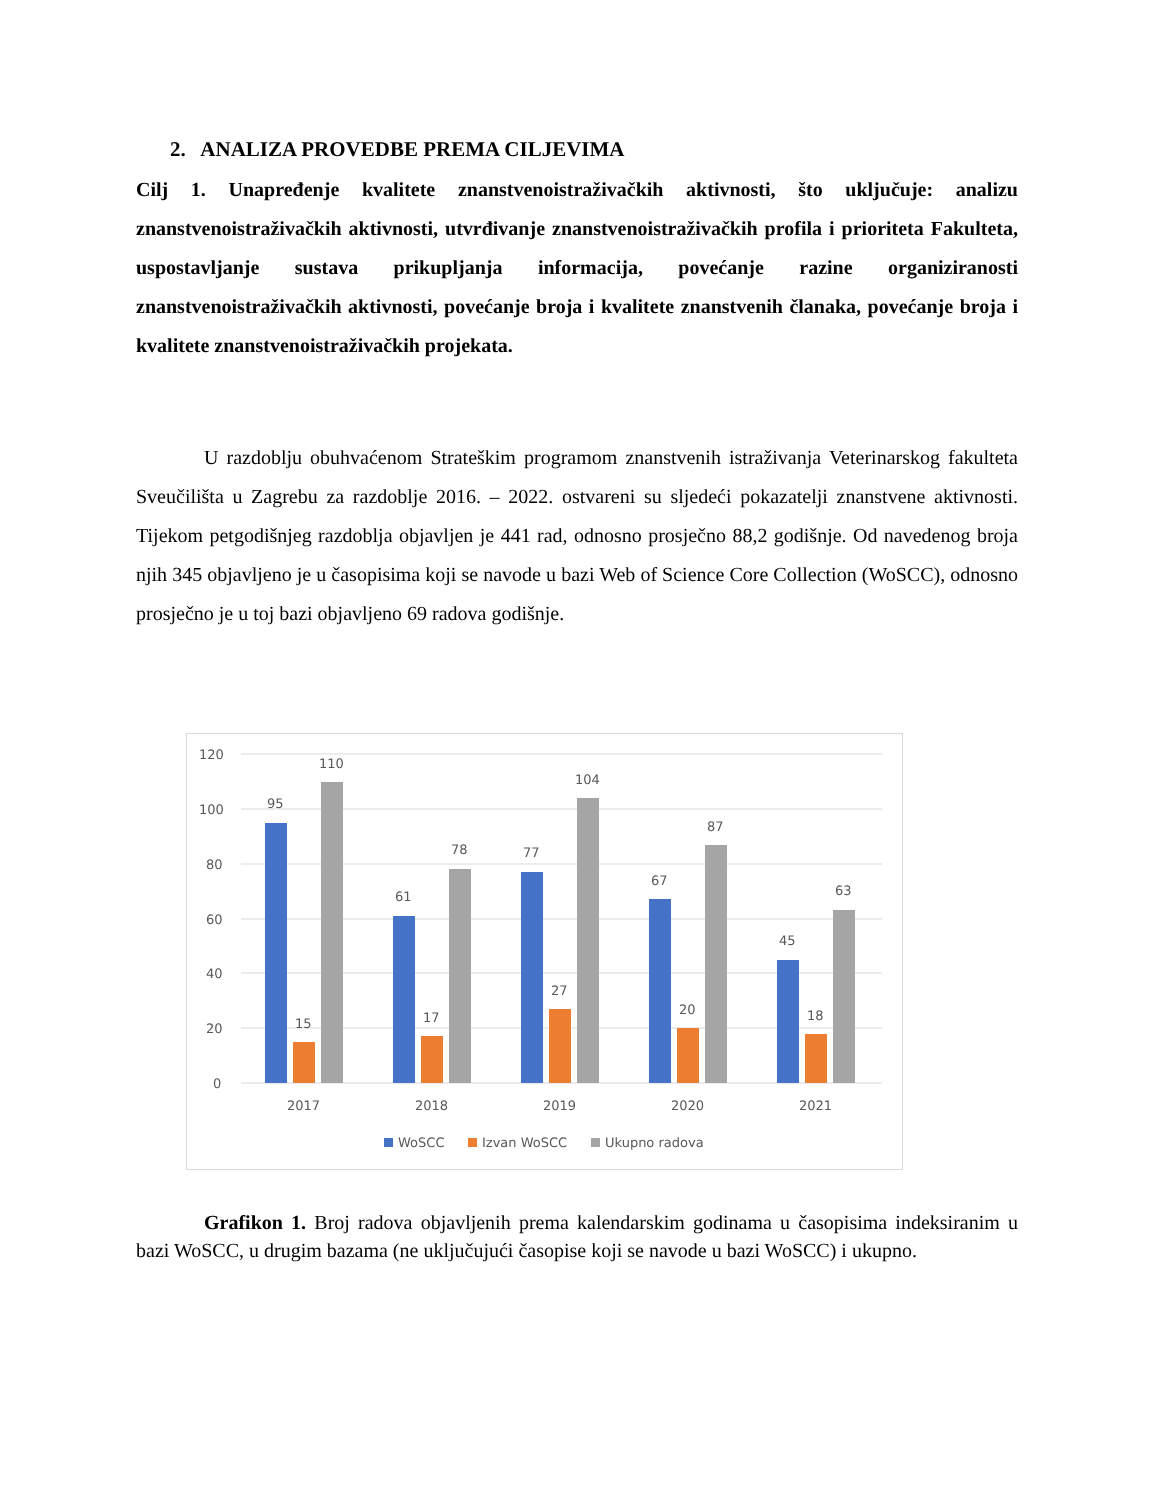2. ANALIZA PROVEDBE PREMA CILJEVIMA
Cilj 1. Unapređenje kvalitete znanstvenoistraživačkih aktivnosti, što uključuje: analizu znanstvenoistraživačkih aktivnosti, utvrđivanje znanstvenoistraživačkih profila i prioriteta Fakulteta, uspostavljanje sustava prikupljanja informacija, povećanje razine organiziranosti znanstvenoistraživačkih aktivnosti, povećanje broja i kvalitete znanstvenih članaka, povećanje broja i kvalitete znanstvenoistraživačkih projekata.
U razdoblju obuhvaćenom Strateškim programom znanstvenih istraživanja Veterinarskog fakulteta Sveučilišta u Zagrebu za razdoblje 2016. – 2022. ostvareni su sljedeći pokazatelji znanstvene aktivnosti. Tijekom petgodišnjeg razdoblja objavljen je 441 rad, odnosno prosječno 88,2 godišnje. Od navedenog broja njih 345 objavljeno je u časopisima koji se navode u bazi Web of Science Core Collection (WoSCC), odnosno prosječno je u toj bazi objavljeno 69 radova godišnje.
120
100
80
60
40
20
0
95
15
110
61
17
78
77
27
104
67
20
87
45
18
63
2017
2018
2019
2020
2021
WoSCC
Izvan WoSCC
Ukupno radova
Grafikon 1. Broj radova objavljenih prema kalendarskim godinama u časopisima indeksiranim u bazi WoSCC, u drugim bazama (ne uključujući časopise koji se navode u bazi WoSCC) i ukupno.